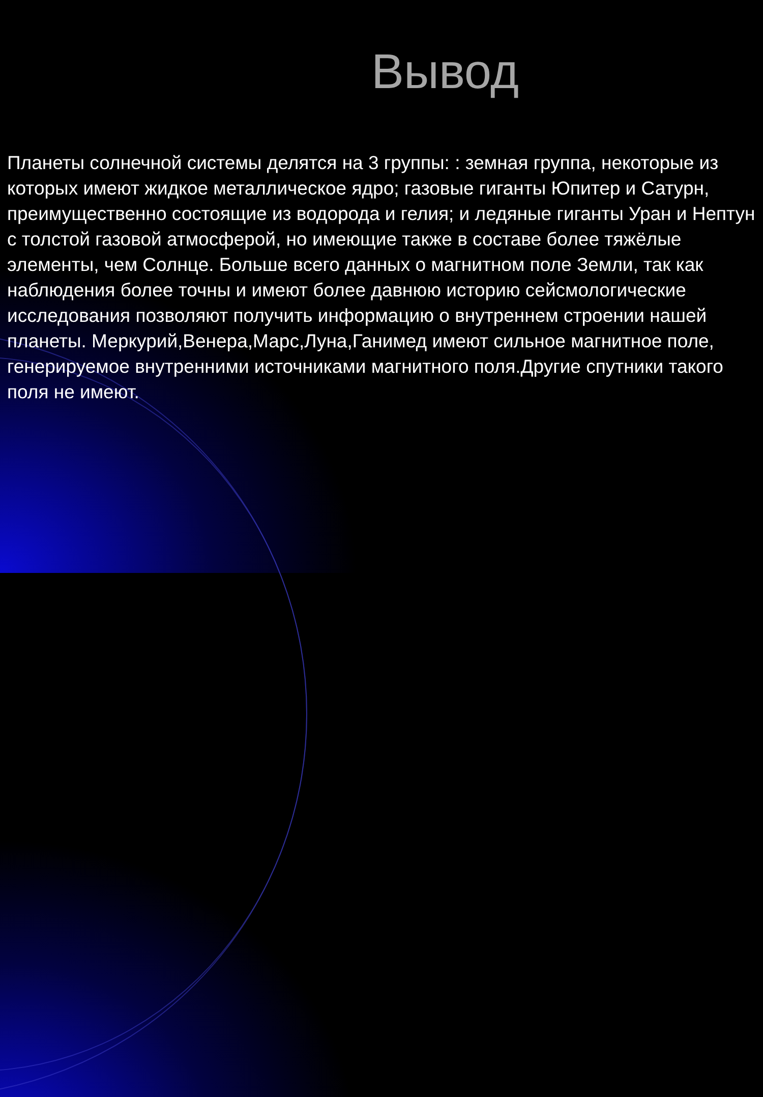Вывод
Планеты солнечной системы делятся на 3 группы: : земная группа, некоторые из которых имеют жидкое металлическое ядро; газовые гиганты Юпитер и Сатурн, преимущественно состоящие из водорода и гелия; и ледяные гиганты Уран и Нептун с толстой газовой атмосферой, но имеющие также в составе более тяжёлые элементы, чем Солнце. Больше всего данных о магнитном поле Земли, так как наблюдения более точны и имеют более давнюю историю сейсмологические исследования позволяют получить информацию о внутреннем строении нашей планеты. Меркурий,Венера,Марс,Луна,Ганимед имеют сильное магнитное поле, генерируемое внутренними источниками магнитного поля.Другие спутники такого поля не имеют.